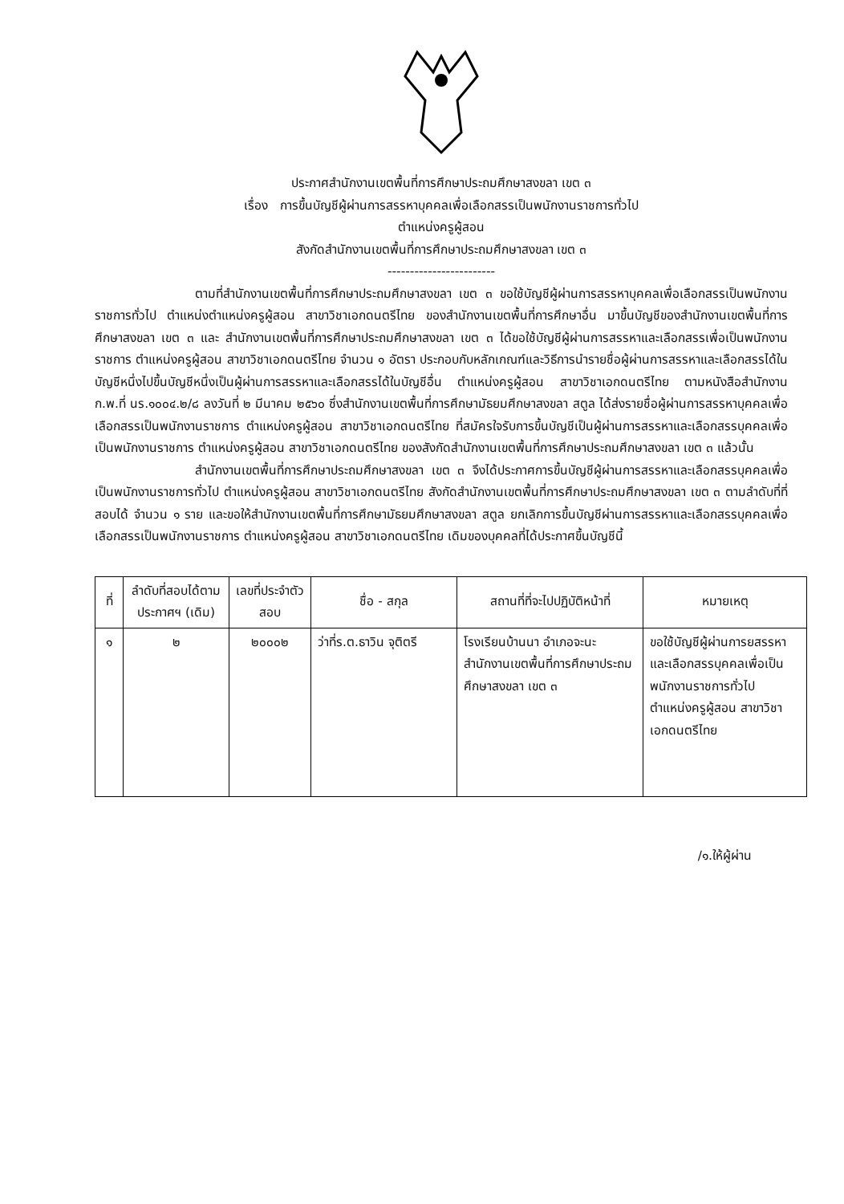ประกาศสำนักงานเขตพื้นที่การศึกษาประถมศึกษาสงขลา เขต ๓
เรื่อง การขึ้นบัญชีผู้ผ่านการสรรหาบุคคลเพื่อเลือกสรรเป็นพนักงานราชการทั่วไป
ตำแหน่งครูผู้สอน
สังกัดสำนักงานเขตพื้นที่การศึกษาประถมศึกษาสงขลา เขต ๓
------------------------
ตามที่สำนักงานเขตพื้นที่การศึกษาประถมศึกษาสงขลา เขต ๓ ขอใช้บัญชีผู้ผ่านการสรรหาบุคคลเพื่อเลือกสรรเป็นพนักงานราชการทั่วไป ตำแหน่งตำแหน่งครูผู้สอน สาขาวิชาเอกดนตรีไทย ของสำนักงานเขตพื้นที่การศึกษาอื่น มาขึ้นบัญชีของสำนักงานเขตพื้นที่การศึกษาสงขลา เขต ๓ และ สำนักงานเขตพื้นที่การศึกษาประถมศึกษาสงขลา เขต ๓ ได้ขอใช้บัญชีผู้ผ่านการสรรหาและเลือกสรรเพื่อเป็นพนักงานราชการ ตำแหน่งครูผู้สอน สาขาวิชาเอกดนตรีไทย จำนวน ๑ อัตรา ประกอบกับหลักเกณฑ์และวิธีการนำรายชื่อผู้ผ่านการสรรหาและเลือกสรรได้ในบัญชีหนึ่งไปขึ้นบัญชีหนึ่งเป็นผู้ผ่านการสรรหาและเลือกสรรได้ในบัญชีอื่น ตำแหน่งครูผู้สอน สาขาวิชาเอกดนตรีไทย ตามหนังสือสำนักงาน ก.พ.ที่ นร.๑๐๐๔.๒/๘ ลงวันที่ ๒ มีนาคม ๒๕๖๐ ซึ่งสำนักงานเขตพื้นที่การศึกษามัธยมศึกษาสงขลา สตูล ได้ส่งรายชื่อผู้ผ่านการสรรหาบุคคลเพื่อเลือกสรรเป็นพนักงานราชการ ตำแหน่งครูผู้สอน สาขาวิชาเอกดนตรีไทย ที่สมัครใจรับการขึ้นบัญชีเป็นผู้ผ่านการสรรหาและเลือกสรรบุคคลเพื่อเป็นพนักงานราชการ ตำแหน่งครูผู้สอน สาขาวิชาเอกดนตรีไทย ของสังกัดสำนักงานเขตพื้นที่การศึกษาประถมศึกษาสงขลา เขต ๓ แล้วนั้น
สำนักงานเขตพื้นที่การศึกษาประถมศึกษาสงขลา เขต ๓ จึงได้ประกาศการขึ้นบัญชีผู้ผ่านการสรรหาและเลือกสรรบุคคลเพื่อเป็นพนักงานราชการทั่วไป ตำแหน่งครูผู้สอน สาขาวิชาเอกดนตรีไทย สังกัดสำนักงานเขตพื้นที่การศึกษาประถมศึกษาสงขลา เขต ๓ ตามลำดับที่ที่สอบได้ จำนวน ๑ ราย และขอให้สำนักงานเขตพื้นที่การศึกษามัธยมศึกษาสงขลา สตูล ยกเลิกการขึ้นบัญชีผ่านการสรรหาและเลือกสรรบุคคลเพื่อเลือกสรรเป็นพนักงานราชการ ตำแหน่งครูผู้สอน สาขาวิชาเอกดนตรีไทย เดิมของบุคคลที่ได้ประกาศขึ้นบัญชีนี้
| ที่ | ลำดับที่สอบได้ตามประกาศฯ (เดิม) | เลขที่ประจำตัวสอบ | ชื่อ - สกุล | สถานที่ที่จะไปปฏิบัติหน้าที่ | หมายเหตุ |
| --- | --- | --- | --- | --- | --- |
| ๑ | ๒ | ๒๐๐๐๒ | ว่าที่ร.ต.ธาวิน จุติตรี | โรงเรียนบ้านนา อำเภอจะนะ สำนักงานเขตพื้นที่การศึกษาประถมศึกษาสงขลา เขต ๓ | ขอใช้บัญชีผู้ผ่านการยสรรหาและเลือกสรรบุคคลเพื่อเป็นพนักงานราชการทั่วไป ตำแหน่งครูผู้สอน สาขาวิชาเอกดนตรีไทย |
/๑.ให้ผู้ผ่าน